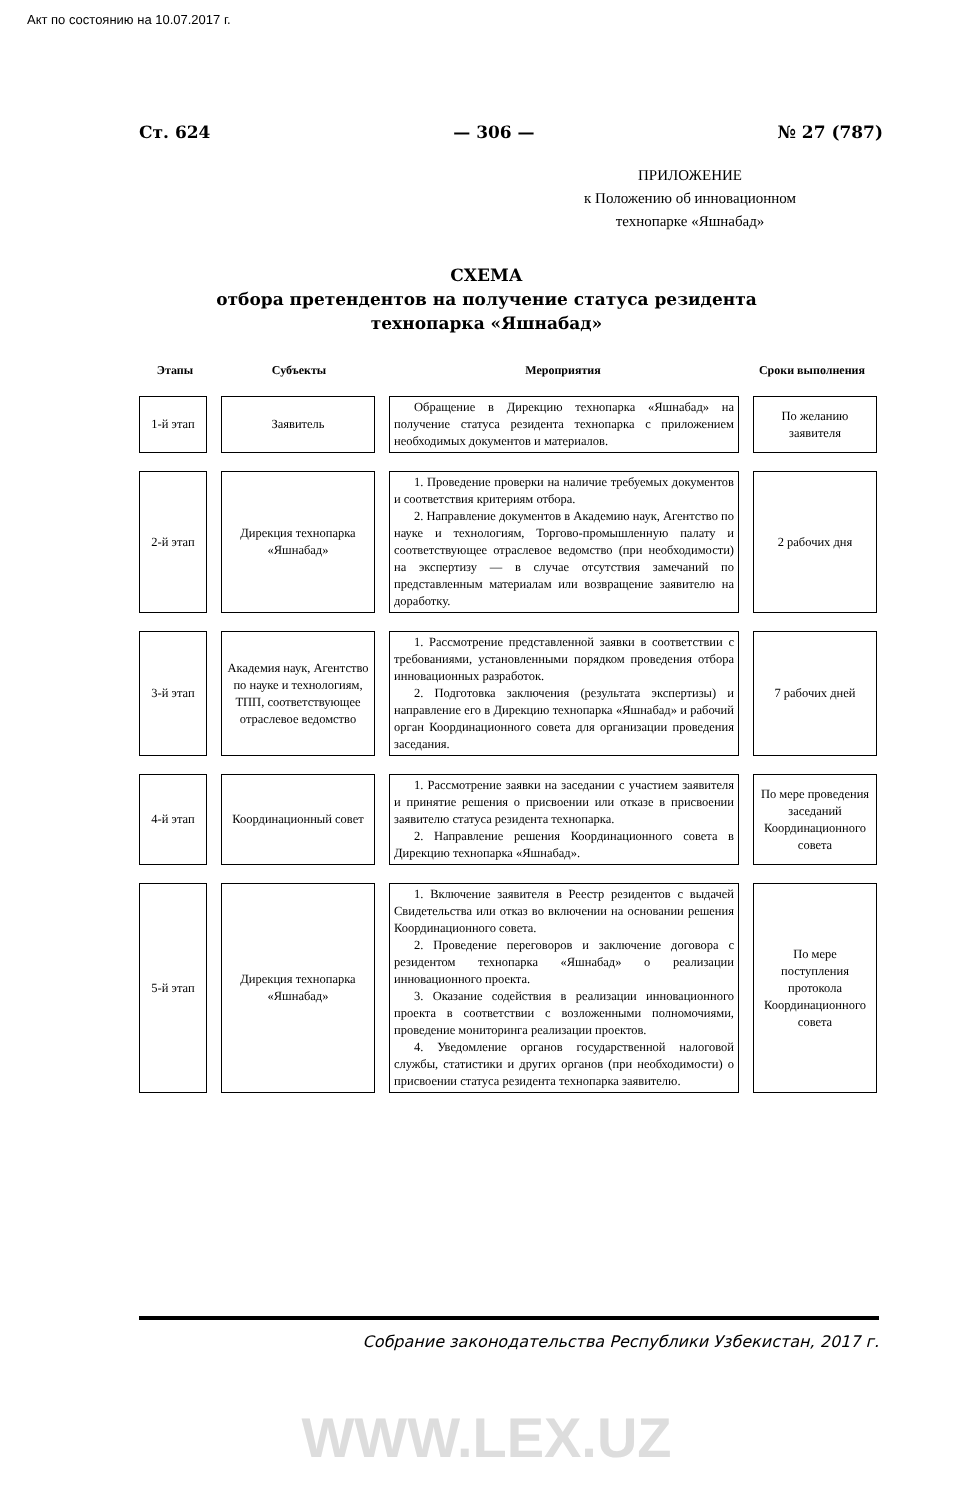Акт по состоянию на 10.07.2017 г.
Ст. 624 — 306 — № 27 (787)
ПРИЛОЖЕНИЕ
к Положению об инновационном
технопарке «Яшнабад»
СХЕМА
отбора претендентов на получение статуса резидента
технопарка «Яшнабад»
Этапы Субъекты Мероприятия Сроки выполнения
1-й этап
Заявитель
Обращение в Дирекцию технопарка «Яшнабад» на получение статуса резидента технопарка с приложением необходимых документов и материалов.
По желанию заявителя
2-й этап
Дирекция технопарка «Яшнабад»
1. Проведение проверки на наличие требуемых документов и соответствия критериям отбора.
2. Направление документов в Академию наук, Агентство по науке и технологиям, Торгово-промышленную палату и соответствующее отраслевое ведомство (при необходимости) на экспертизу — в случае отсутствия замечаний по представленным материалам или возвращение заявителю на доработку.
2 рабочих дня
3-й этап
Академия наук, Агентство по науке и технологиям, ТПП, соответствующее отраслевое ведомство
1. Рассмотрение представленной заявки в соответствии с требованиями, установленными порядком проведения отбора инновационных разработок.
2. Подготовка заключения (результата экспертизы) и направление его в Дирекцию технопарка «Яшнабад» и рабочий орган Координационного совета для организации проведения заседания.
7 рабочих дней
4-й этап
Координационный совет
1. Рассмотрение заявки на заседании с участием заявителя и принятие решения о присвоении или отказе в присвоении заявителю статуса резидента технопарка.
2. Направление решения Координационного совета в Дирекцию технопарка «Яшнабад».
По мере проведения заседаний Координационного совета
5-й этап
Дирекция технопарка «Яшнабад»
1. Включение заявителя в Реестр резидентов с выдачей Свидетельства или отказ во включении на основании решения Координационного совета.
2. Проведение переговоров и заключение договора с резидентом технопарка «Яшнабад» о реализации инновационного проекта.
3. Оказание содействия в реализации инновационного проекта в соответствии с возложенными полномочиями, проведение мониторинга реализации проектов.
4. Уведомление органов государственной налоговой службы, статистики и других органов (при необходимости) о присвоении статуса резидента технопарка заявителю.
По мере поступления протокола Координационного совета
Собрание законодательства Республики Узбекистан, 2017 г.
WWW.LEX.UZ